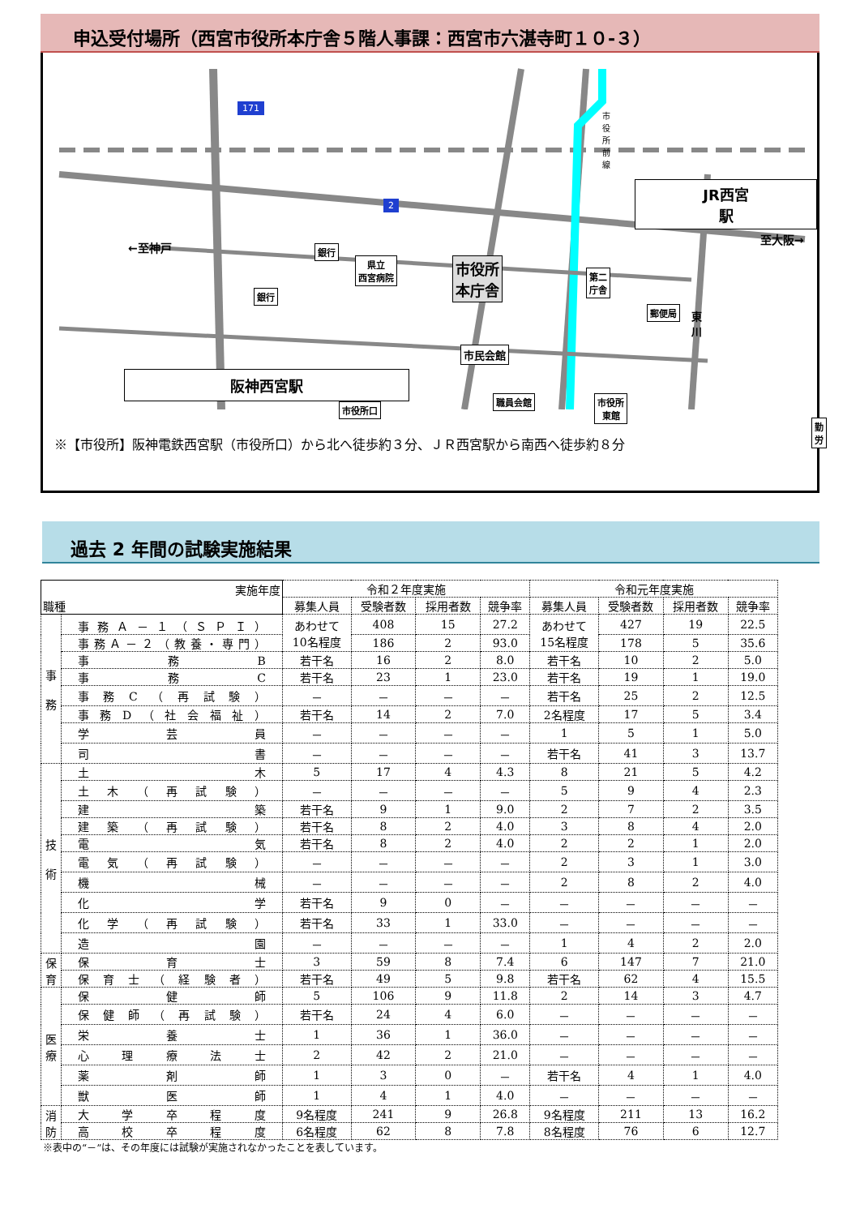申込受付場所（西宮市役所本庁舎５階人事課：西宮市六湛寺町１０-３）
JR西宮駅
阪神西宮駅
銀行
銀行
県立
西宮病院
市役所
本庁舎
第二
庁舎
市民会館
職員会館
市役所口
市役所
東館
勤労
郵便局
←至神戸
至大阪→
市役所前線
東川
171
2
※【市役所】阪神電鉄西宮駅（市役所口）から北へ徒歩約３分、ＪＲ西宮駅から南西へ徒歩約８分
過去 2 年間の試験実施結果
| 実施年度 職種 | | 令和２年度実施 | | | | 令和元年度実施 | | | |
| --- | --- | --- | --- | --- | --- | --- | --- | --- | --- |
| | | 募集人員 | 受験者数 | 採用者数 | 競争率 | 募集人員 | 受験者数 | 採用者数 | 競争率 |
| 事 務 | 事務Ａ－１（ＳＰＩ） | あわせて 10名程度 | 408 | 15 | 27.2 | あわせて 15名程度 | 427 | 19 | 22.5 |
| | 事務Ａ－２（教養・専門） | | 186 | 2 | 93.0 | | 178 | 5 | 35.6 |
| | 事務B | 若干名 | 16 | 2 | 8.0 | 若干名 | 10 | 2 | 5.0 |
| | 事務C | 若干名 | 23 | 1 | 23.0 | 若干名 | 19 | 1 | 19.0 |
| | 事務C（再試験） | － | － | － | － | 若干名 | 25 | 2 | 12.5 |
| | 事務D（社会福祉） | 若干名 | 14 | 2 | 7.0 | 2名程度 | 17 | 5 | 3.4 |
| | 学芸員 | － | － | － | － | 1 | 5 | 1 | 5.0 |
| | 司書 | － | － | － | － | 若干名 | 41 | 3 | 13.7 |
| 技 術 | 土木 | 5 | 17 | 4 | 4.3 | 8 | 21 | 5 | 4.2 |
| | 土木（再試験） | － | － | － | － | 5 | 9 | 4 | 2.3 |
| | 建築 | 若干名 | 9 | 1 | 9.0 | 2 | 7 | 2 | 3.5 |
| | 建築（再試験） | 若干名 | 8 | 2 | 4.0 | 3 | 8 | 4 | 2.0 |
| | 電気 | 若干名 | 8 | 2 | 4.0 | 2 | 2 | 1 | 2.0 |
| | 電気（再試験） | － | － | － | － | 2 | 3 | 1 | 3.0 |
| | 機械 | － | － | － | － | 2 | 8 | 2 | 4.0 |
| | 化学 | 若干名 | 9 | 0 | － | － | － | － | － |
| | 化学（再試験） | 若干名 | 33 | 1 | 33.0 | － | － | － | － |
| | 造園 | － | － | － | － | 1 | 4 | 2 | 2.0 |
| 保 育 | 保育士 | 3 | 59 | 8 | 7.4 | 6 | 147 | 7 | 21.0 |
| | 保育士（経験者） | 若干名 | 49 | 5 | 9.8 | 若干名 | 62 | 4 | 15.5 |
| 医 療 | 保健師 | 5 | 106 | 9 | 11.8 | 2 | 14 | 3 | 4.7 |
| | 保健師（再試験） | 若干名 | 24 | 4 | 6.0 | － | － | － | － |
| | 栄養士 | 1 | 36 | 1 | 36.0 | － | － | － | － |
| | 心理療法士 | 2 | 42 | 2 | 21.0 | － | － | － | － |
| | 薬剤師 | 1 | 3 | 0 | － | 若干名 | 4 | 1 | 4.0 |
| | 獣医師 | 1 | 4 | 1 | 4.0 | － | － | － | － |
| 消 防 | 大学卒程度 | 9名程度 | 241 | 9 | 26.8 | 9名程度 | 211 | 13 | 16.2 |
| | 高校卒程度 | 6名程度 | 62 | 8 | 7.8 | 8名程度 | 76 | 6 | 12.7 |
※表中の“－”は、その年度には試験が実施されなかったことを表しています。